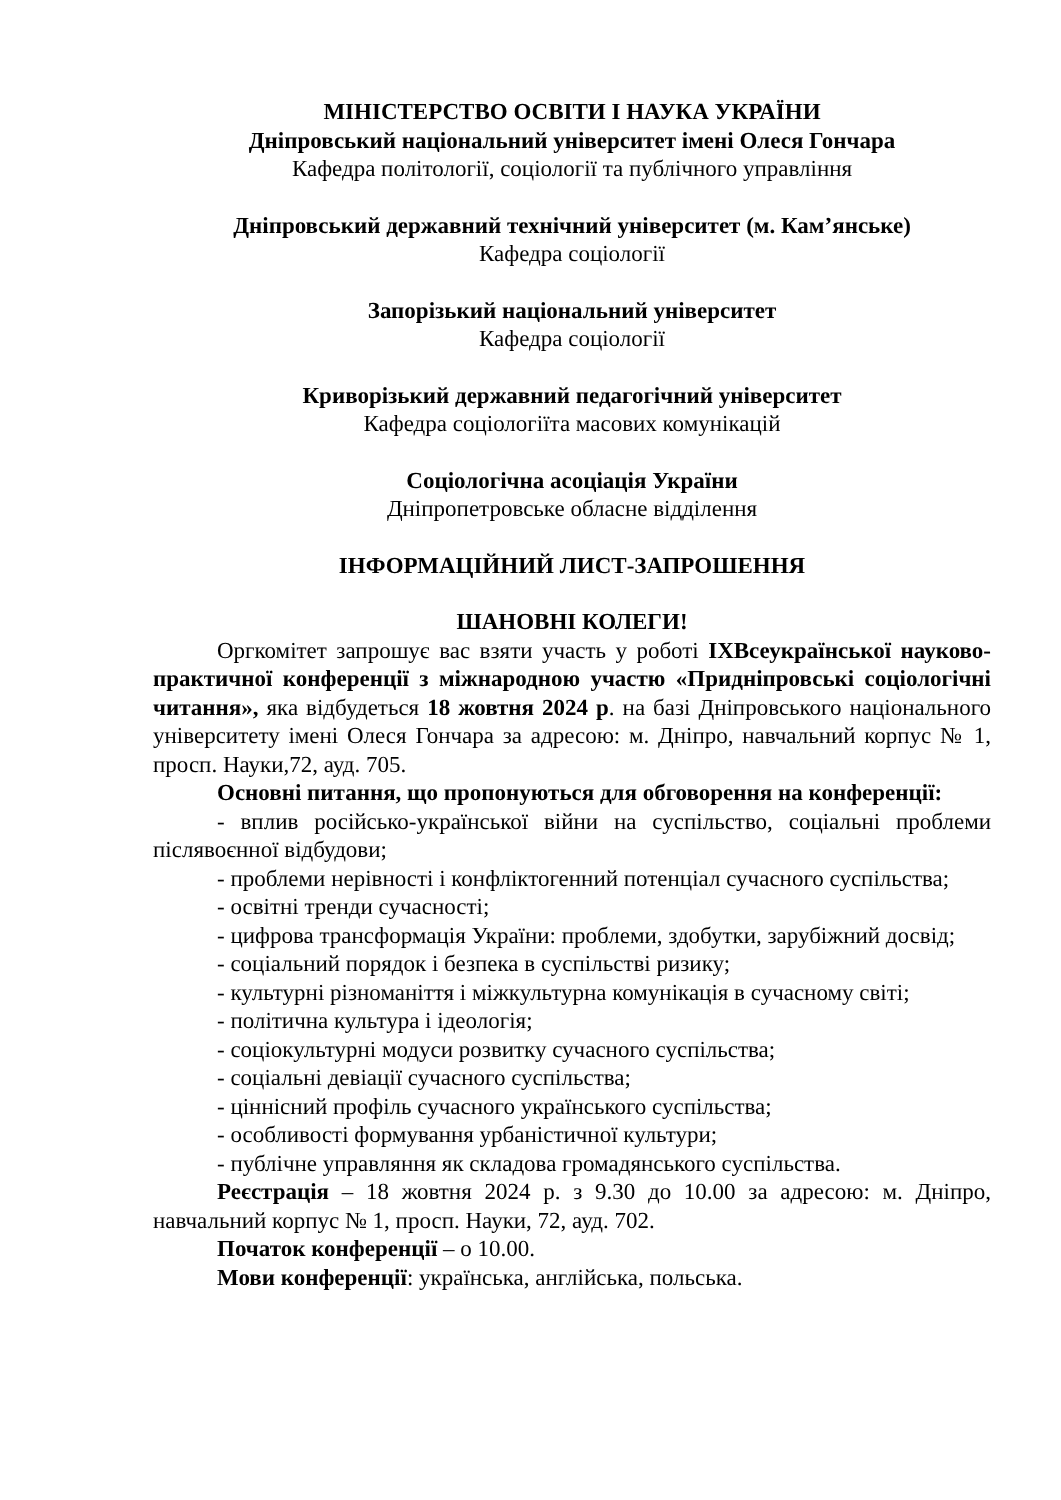МІНІСТЕРСТВО ОСВІТИ І НАУКА УКРАЇНИ
Дніпровський національний університет імені Олеся Гончара
Кафедра політології, соціології та публічного управління
Дніпровський державний технічний університет (м. Кам’янське)
Кафедра соціології
Запорізький національний університет
Кафедра соціології
Криворізький державний педагогічний університет
Кафедра соціологіїта масових комунікацій
Соціологічна асоціація України
Дніпропетровське обласне відділення
ІНФОРМАЦІЙНИЙ ЛИСТ-ЗАПРОШЕННЯ
ШАНОВНІ КОЛЕГИ!
Оргкомітет запрошує вас взяти участь у роботі IXВсеукраїнської науково-практичної конференції з міжнародною участю «Придніпровські соціологічні читання», яка відбудеться 18 жовтня 2024 р. на базі Дніпровського національного університету імені Олеся Гончара за адресою: м. Дніпро, навчальний корпус № 1, просп. Науки,72, ауд. 705.
Основні питання, що пропонуються для обговорення на конференції:
- вплив російсько-української війни на суспільство, соціальні проблеми післявоєнної відбудови;
- проблеми нерівності і конфліктогенний потенціал сучасного суспільства;
- освітні тренди сучасності;
- цифрова трансформація України: проблеми, здобутки, зарубіжний досвід;
- соціальний порядок і безпека в суспільстві ризику;
- культурні різноманіття і міжкультурна комунікація в сучасному світі;
- політична культура і ідеологія;
- соціокультурні модуси розвитку сучасного суспільства;
- соціальні девіації сучасного суспільства;
- ціннісний профіль сучасного українського суспільства;
- особливості формування урбаністичної культури;
- публічне управляння як складова громадянського суспільства.
Реєстрація – 18 жовтня 2024 р. з 9.30 до 10.00 за адресою: м. Дніпро, навчальний корпус № 1, просп. Науки, 72, ауд. 702.
Початок конференції – о 10.00.
Мови конференції: українська, англійська, польська.